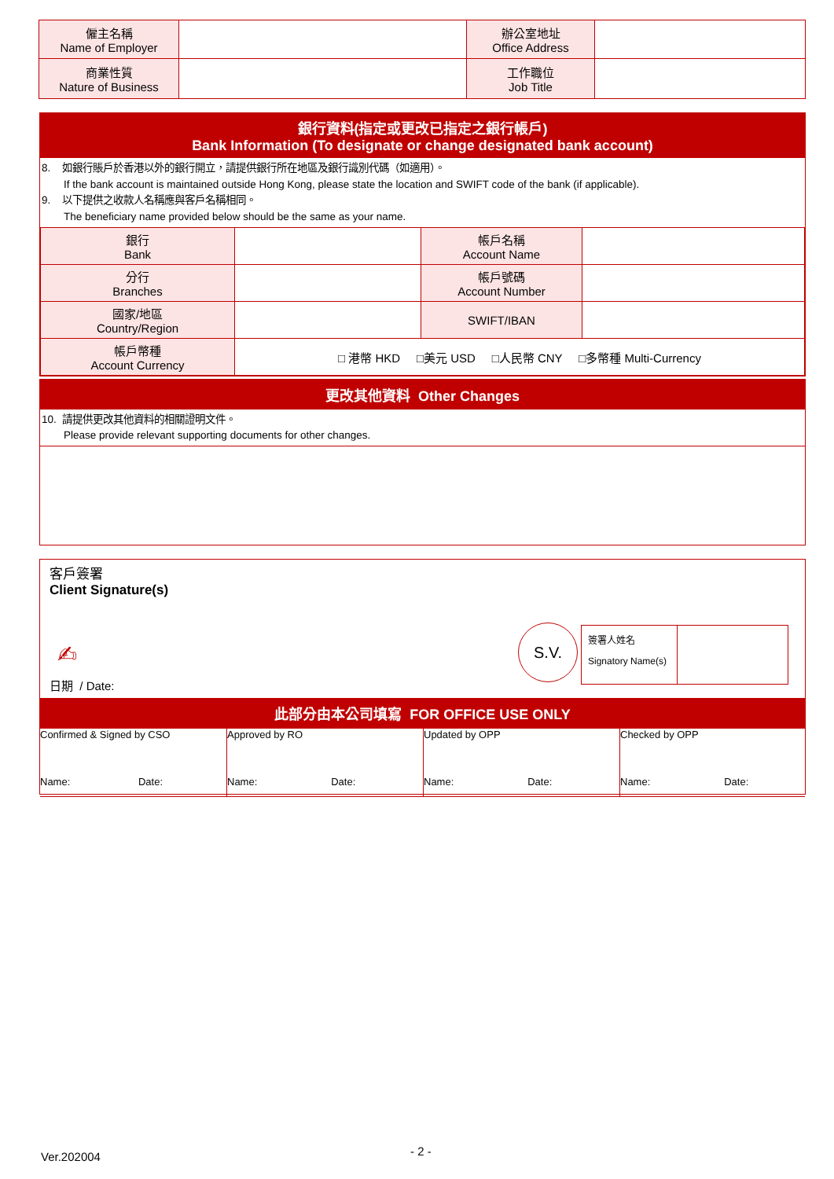| 僱主名稱 Name of Employer | | 辦公室地址 Office Address | |
| 商業性質 Nature of Business | | 工作職位 Job Title | |
銀行資料(指定或更改已指定之銀行帳戶)
Bank Information (To designate or change designated bank account)
8. 如銀行賬戶於香港以外的銀行開立，請提供銀行所在地區及銀行識別代碼（如適用）。
If the bank account is maintained outside Hong Kong, please state the location and SWIFT code of the bank (if applicable).
9. 以下提供之收款人名稱應與客戶名稱相同。
The beneficiary name provided below should be the same as your name.
| 銀行 Bank | | 帳戶名稱 Account Name | |
| 分行 Branches | | 帳戶號碼 Account Number | |
| 國家/地區 Country/Region | | SWIFT/IBAN | |
| 帳戶幣種 Account Currency | □ 港幣 HKD □美元 USD □人民幣 CNY □多幣種 Multi-Currency | | |
更改其他資料 Other Changes
10. 請提供更改其他資料的相關證明文件。
Please provide relevant supporting documents for other changes.
客戶簽署
Client Signature(s)
✍
日期 / Date:
S.V.
簽署人姓名
Signatory Name(s)
此部分由本公司填寫 FOR OFFICE USE ONLY
| Confirmed & Signed by CSO Name: Date: | Approved by RO Name: Date: | Updated by OPP Name: Date: | Checked by OPP Name: Date: |
Ver.202004 - 2 -